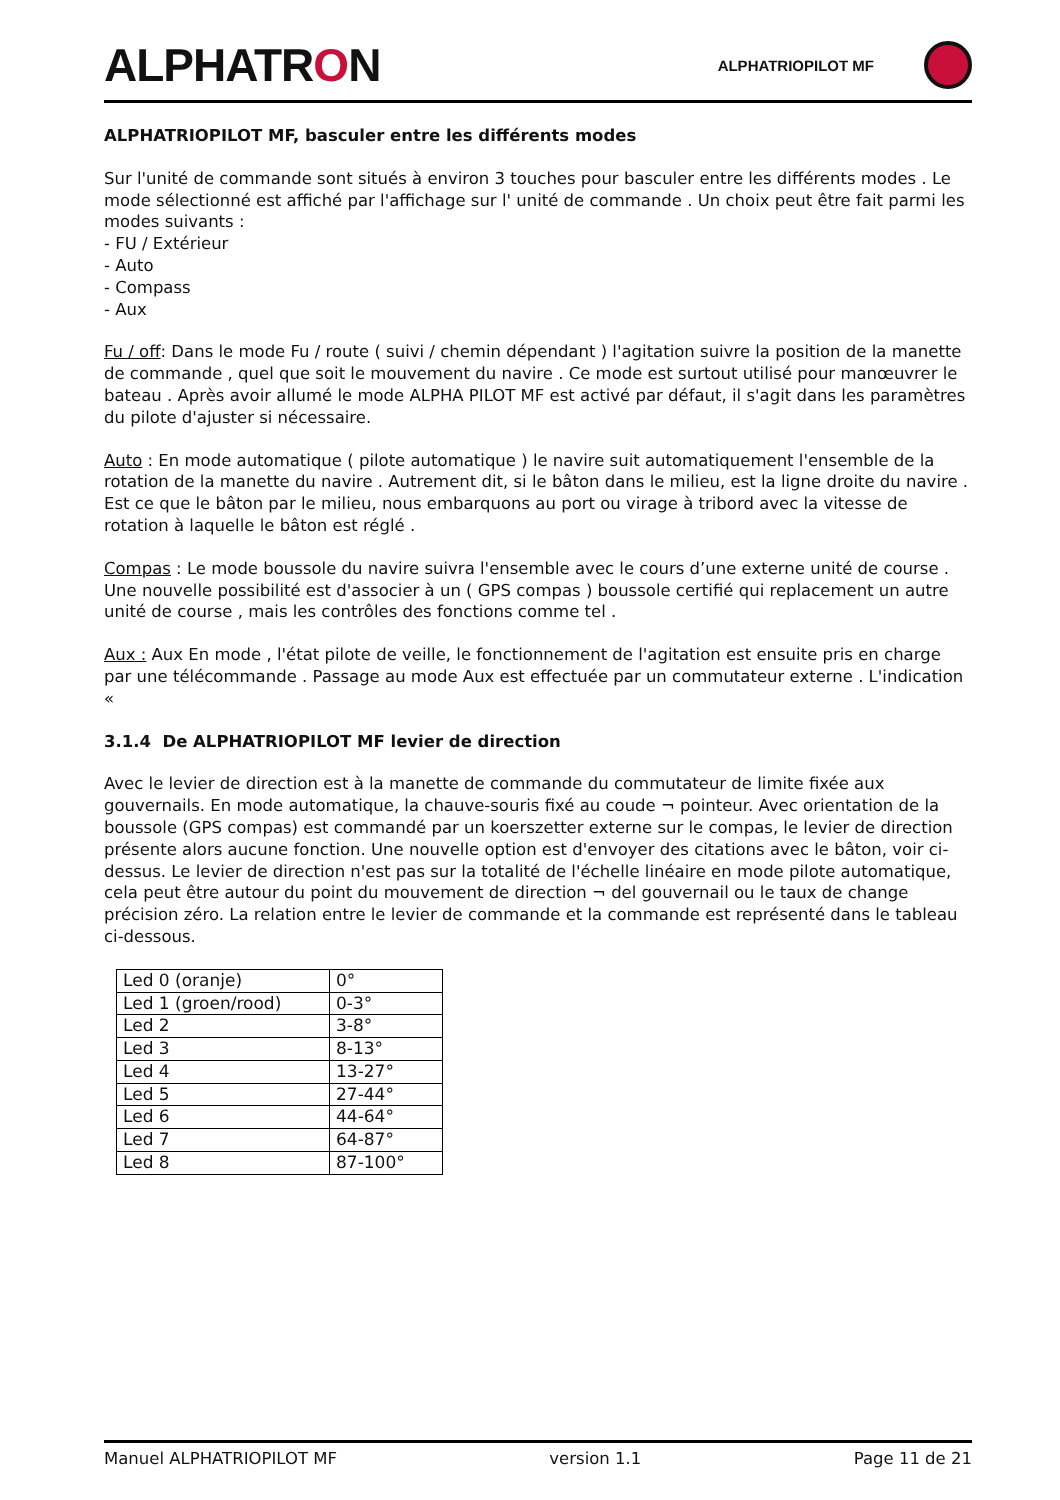ALPHATRON
ALPHATRIOPILOT MF
ALPHATRIOPILOT MF, basculer entre les différents modes
Sur l'unité de commande sont situés à environ 3 touches pour basculer entre les différents modes . Le mode sélectionné est affiché par l'affichage sur l' unité de commande . Un choix peut être fait parmi les modes suivants :
- FU / Extérieur
- Auto
- Compass
- Aux
Fu / off: Dans le mode Fu / route ( suivi / chemin dépendant ) l'agitation suivre la position de la manette de commande , quel que soit le mouvement du navire . Ce mode est surtout utilisé pour manœuvrer le bateau . Après avoir allumé le mode ALPHA PILOT MF est activé par défaut, il s'agit dans les paramètres du pilote d'ajuster si nécessaire.
Auto : En mode automatique ( pilote automatique ) le navire suit automatiquement l'ensemble de la rotation de la manette du navire . Autrement dit, si le bâton dans le milieu, est la ligne droite du navire . Est ce que le bâton par le milieu, nous embarquons au port ou virage à tribord avec la vitesse de rotation à laquelle le bâton est réglé .
Compas : Le mode boussole du navire suivra l'ensemble avec le cours d’une externe unité de course . Une nouvelle possibilité est d'associer à un ( GPS compas ) boussole certifié qui replacement un autre unité de course , mais les contrôles des fonctions comme tel .
Aux : Aux En mode , l'état pilote de veille, le fonctionnement de l'agitation est ensuite pris en charge par une télécommande . Passage au mode Aux est effectuée par un commutateur externe . L'indication «
3.1.4 De ALPHATRIOPILOT MF levier de direction
Avec le levier de direction est à la manette de commande du commutateur de limite fixée aux gouvernails. En mode automatique, la chauve-souris fixé au coude ¬ pointeur. Avec orientation de la boussole (GPS compas) est commandé par un koerszetter externe sur le compas, le levier de direction présente alors aucune fonction. Une nouvelle option est d'envoyer des citations avec le bâton, voir ci-dessus. Le levier de direction n'est pas sur la totalité de l'échelle linéaire en mode pilote automatique, cela peut être autour du point du mouvement de direction ¬ del gouvernail ou le taux de change précision zéro. La relation entre le levier de commande et la commande est représenté dans le tableau ci-dessous.
| Led 0 (oranje) | 0° |
| Led 1 (groen/rood) | 0-3° |
| Led 2 | 3-8° |
| Led 3 | 8-13° |
| Led 4 | 13-27° |
| Led 5 | 27-44° |
| Led 6 | 44-64° |
| Led 7 | 64-87° |
| Led 8 | 87-100° |
Manuel ALPHATRIOPILOT MF version 1.1 Page 11 de 21